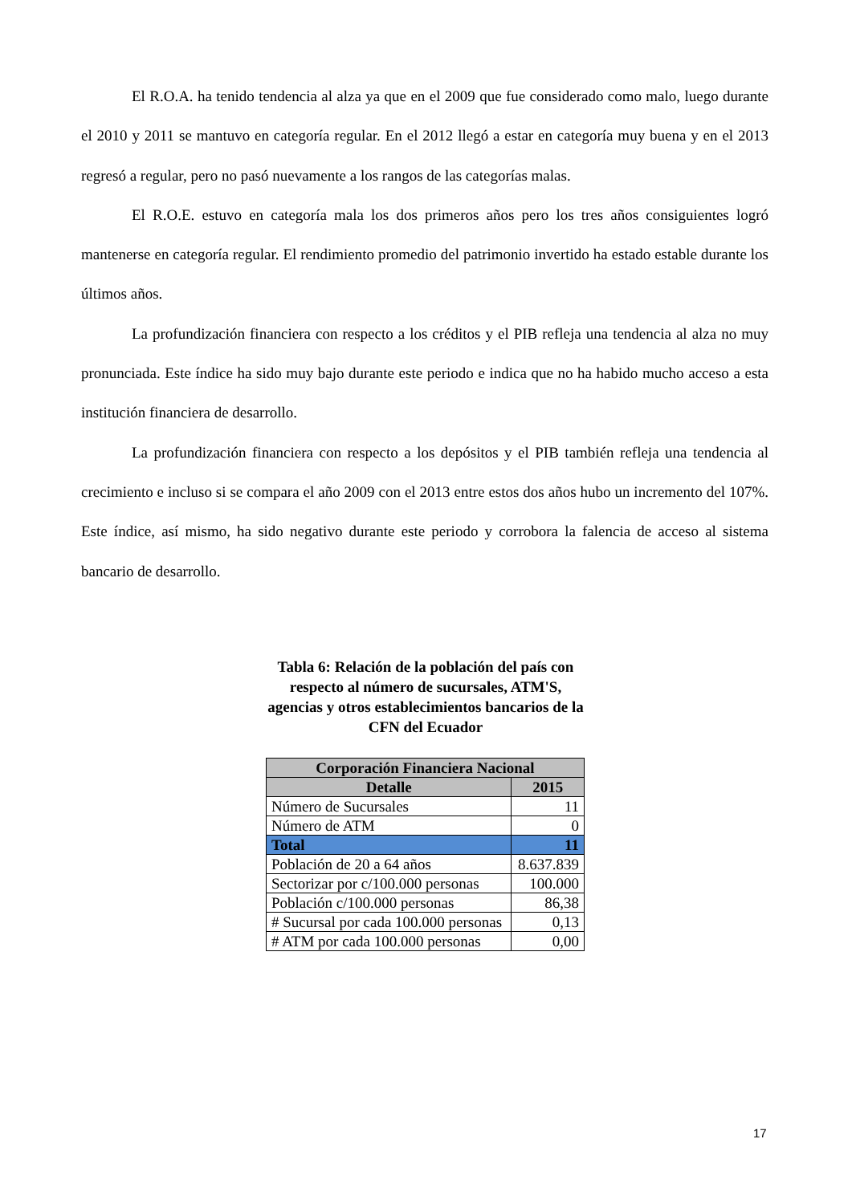El R.O.A. ha tenido tendencia al alza ya que en el 2009 que fue considerado como malo, luego durante el 2010 y 2011 se mantuvo en categoría regular. En el 2012 llegó a estar en categoría muy buena y en el 2013 regresó a regular, pero no pasó nuevamente a los rangos de las categorías malas.
El R.O.E. estuvo en categoría mala los dos primeros años pero los tres años consiguientes logró mantenerse en categoría regular. El rendimiento promedio del patrimonio invertido ha estado estable durante los últimos años.
La profundización financiera con respecto a los créditos y el PIB refleja una tendencia al alza no muy pronunciada. Este índice ha sido muy bajo durante este periodo e indica que no ha habido mucho acceso a esta institución financiera de desarrollo.
La profundización financiera con respecto a los depósitos y el PIB también refleja una tendencia al crecimiento e incluso si se compara el año 2009 con el 2013 entre estos dos años hubo un incremento del 107%. Este índice, así mismo, ha sido negativo durante este periodo y corrobora la falencia de acceso al sistema bancario de desarrollo.
Tabla 6: Relación de la población del país con respecto al número de sucursales, ATM'S, agencias y otros establecimientos bancarios de la CFN del Ecuador
| Corporación Financiera Nacional | |
| --- | --- |
| Detalle | 2015 |
| Número de Sucursales | 11 |
| Número de ATM | 0 |
| Total | 11 |
| Población de 20 a 64 años | 8.637.839 |
| Sectorizar por c/100.000 personas | 100.000 |
| Población c/100.000 personas | 86,38 |
| # Sucursal por cada 100.000 personas | 0,13 |
| # ATM por cada 100.000 personas | 0,00 |
17